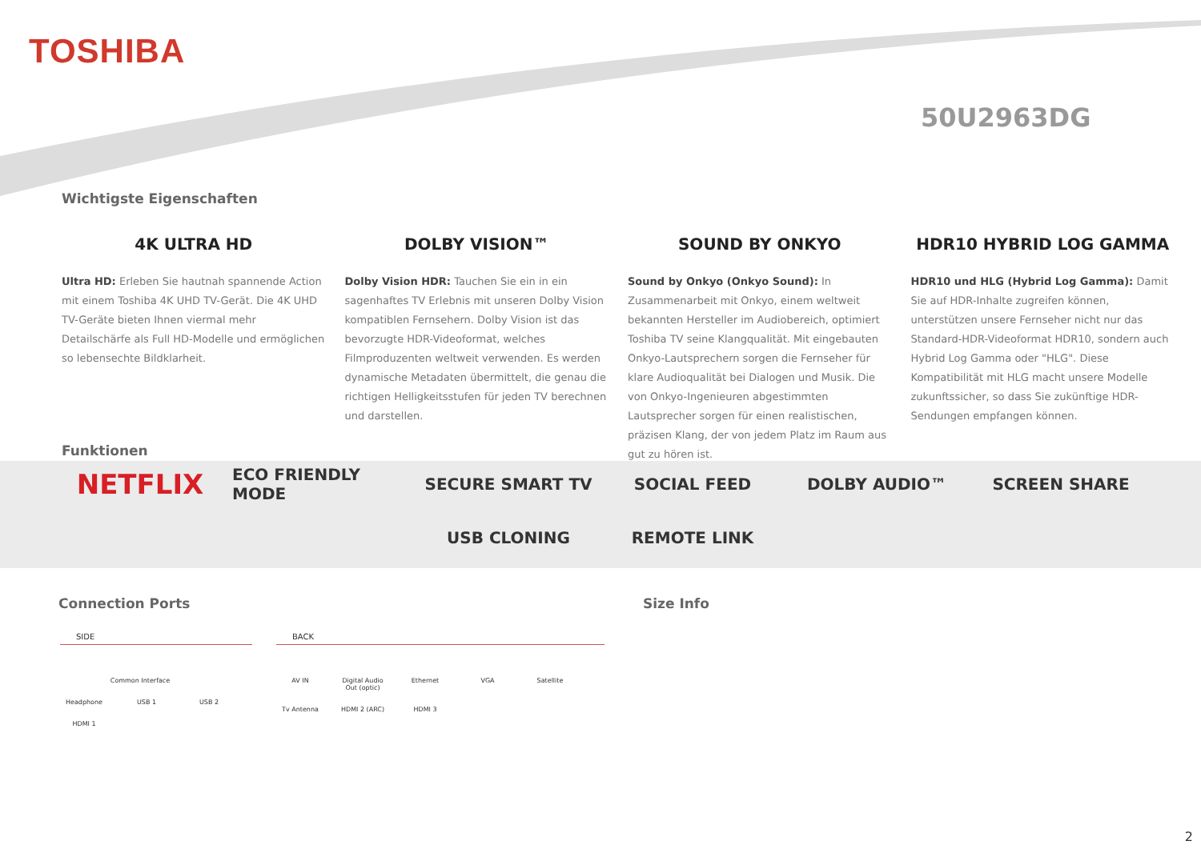TOSHIBA
50U2963DG
Wichtigste Eigenschaften
4K ULTRA HD
Ultra HD: Erleben Sie hautnah spannende Action mit einem Toshiba 4K UHD TV-Gerät. Die 4K UHD TV-Geräte bieten Ihnen viermal mehr Detailschärfe als Full HD-Modelle und ermöglichen so lebensechte Bildklarheit.
DOLBY VISION™
Dolby Vision HDR: Tauchen Sie ein in ein sagenhaftes TV Erlebnis mit unseren Dolby Vision kompatiblen Fernsehern. Dolby Vision ist das bevorzugte HDR-Videoformat, welches Filmproduzenten weltweit verwenden. Es werden dynamische Metadaten übermittelt, die genau die richtigen Helligkeitsstufen für jeden TV berechnen und darstellen.
SOUND BY ONKYO
Sound by Onkyo (Onkyo Sound): In Zusammenarbeit mit Onkyo, einem weltweit bekannten Hersteller im Audiobereich, optimiert Toshiba TV seine Klangqualität. Mit eingebauten Onkyo-Lautsprechern sorgen die Fernseher für klare Audioqualität bei Dialogen und Musik. Die von Onkyo-Ingenieuren abgestimmten Lautsprecher sorgen für einen realistischen, präzisen Klang, der von jedem Platz im Raum aus gut zu hören ist.
HDR10 HYBRID LOG GAMMA
HDR10 und HLG (Hybrid Log Gamma): Damit Sie auf HDR-Inhalte zugreifen können, unterstützen unsere Fernseher nicht nur das Standard-HDR-Videoformat HDR10, sondern auch Hybrid Log Gamma oder "HLG". Diese Kompatibilität mit HLG macht unsere Modelle zukunftssicher, so dass Sie zukünftige HDR-Sendungen empfangen können.
Funktionen
NETFLIX ECO FRIENDLY MODE SECURE SMART TV SOCIAL FEED DOLBY AUDIO™ SCREEN SHARE USB CLONING REMOTE LINK
Connection Ports Size Info
SIDE
Common Interface
Headphone
USB 1
USB 2
HDMI 1
BACK
AV IN
Digital Audio Out (optic)
Ethernet
VGA
Satellite
Tv Antenna
HDMI 2 (ARC)
HDMI 3
2